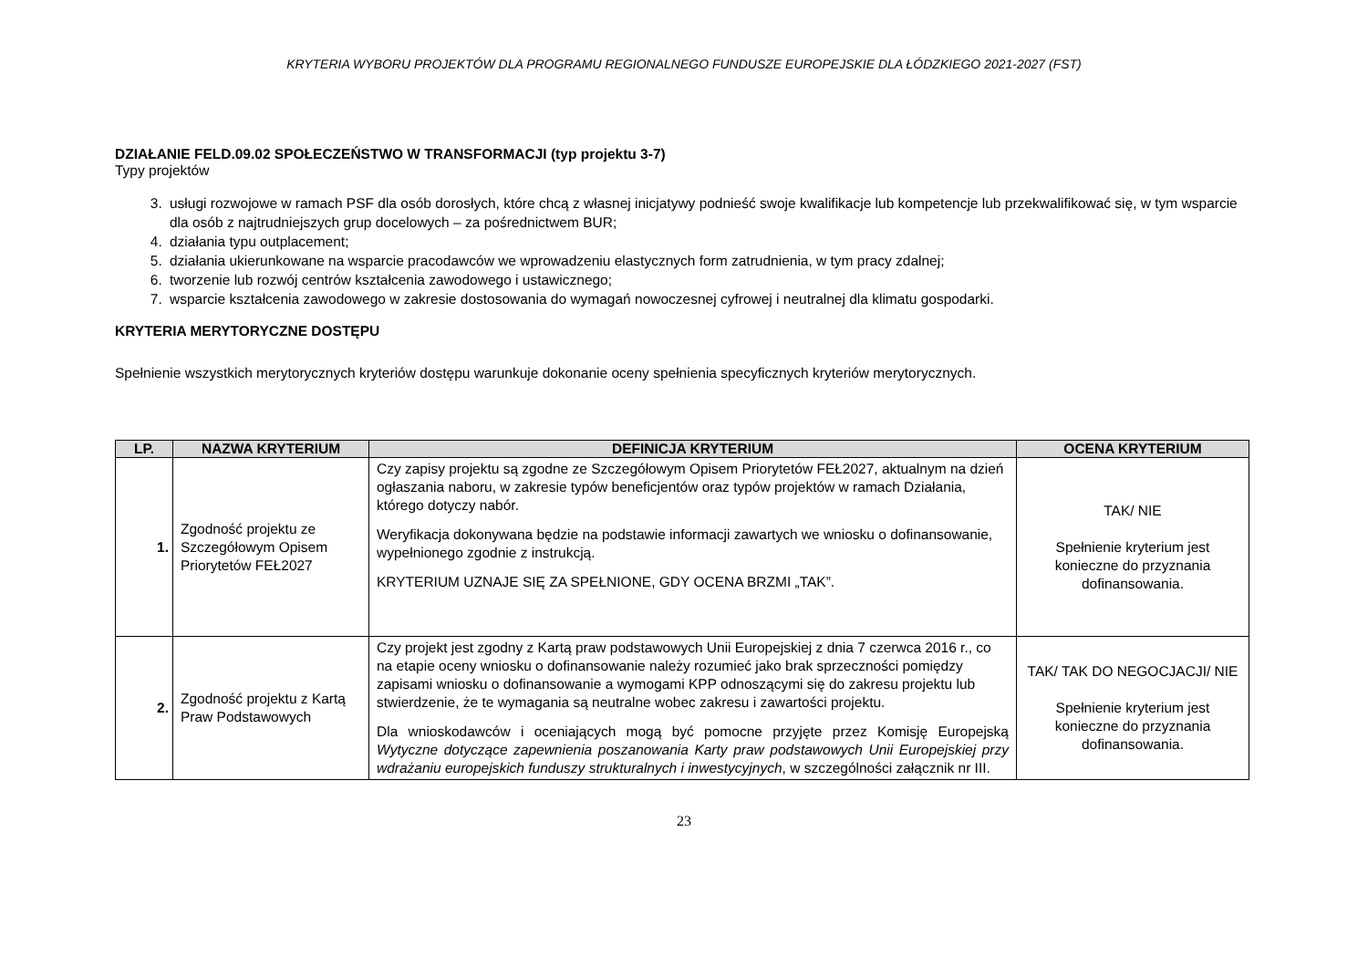KRYTERIA WYBORU PROJEKTÓW DLA PROGRAMU REGIONALNEGO FUNDUSZE EUROPEJSKIE DLA ŁÓDZKIEGO 2021-2027 (FST)
DZIAŁANIE FELD.09.02 SPOŁECZEŃSTWO W TRANSFORMACJI (typ projektu 3-7)
Typy projektów
3. usługi rozwojowe w ramach PSF dla osób dorosłych, które chcą z własnej inicjatywy podnieść swoje kwalifikacje lub kompetencje lub przekwalifikować się, w tym wsparcie dla osób z najtrudniejszych grup docelowych – za pośrednictwem BUR;
4. działania typu outplacement;
5. działania ukierunkowane na wsparcie pracodawców we wprowadzeniu elastycznych form zatrudnienia, w tym pracy zdalnej;
6. tworzenie lub rozwój centrów kształcenia zawodowego i ustawicznego;
7. wsparcie kształcenia zawodowego w zakresie dostosowania do wymagań nowoczesnej cyfrowej i neutralnej dla klimatu gospodarki.
KRYTERIA MERYTORYCZNE DOSTĘPU
Spełnienie wszystkich merytorycznych kryteriów dostępu warunkuje dokonanie oceny spełnienia specyficznych kryteriów merytorycznych.
| LP. | NAZWA KRYTERIUM | DEFINICJA KRYTERIUM | OCENA KRYTERIUM |
| --- | --- | --- | --- |
| 1. | Zgodność projektu ze Szczegółowym Opisem Priorytetów FEŁ2027 | Czy zapisy projektu są zgodne ze Szczegółowym Opisem Priorytetów FEŁ2027, aktualnym na dzień ogłaszania naboru, w zakresie typów beneficjentów oraz typów projektów w ramach Działania, którego dotyczy nabór. Weryfikacja dokonywana będzie na podstawie informacji zawartych we wniosku o dofinansowanie, wypełnionego zgodnie z instrukcją. KRYTERIUM UZNAJE SIĘ ZA SPEŁNIONE, GDY OCENA BRZMI „TAK”. | TAK/ NIE Spełnienie kryterium jest konieczne do przyznania dofinansowania. |
| 2. | Zgodność projektu z Kartą Praw Podstawowych | Czy projekt jest zgodny z Kartą praw podstawowych Unii Europejskiej z dnia 7 czerwca 2016 r., co na etapie oceny wniosku o dofinansowanie należy rozumieć jako brak sprzeczności pomiędzy zapisami wniosku o dofinansowanie a wymogami KPP odnoszącymi się do zakresu projektu lub stwierdzenie, że te wymagania są neutralne wobec zakresu i zawartości projektu. Dla wnioskodawców i oceniających mogą być pomocne przyjęte przez Komisję Europejską Wytyczne dotyczące zapewnienia poszanowania Karty praw podstawowych Unii Europejskiej przy wdrażaniu europejskich funduszy strukturalnych i inwestycyjnych , w szczególności załącznik nr III. | TAK/ TAK DO NEGOCJACJI/ NIE Spełnienie kryterium jest konieczne do przyznania dofinansowania. |
23